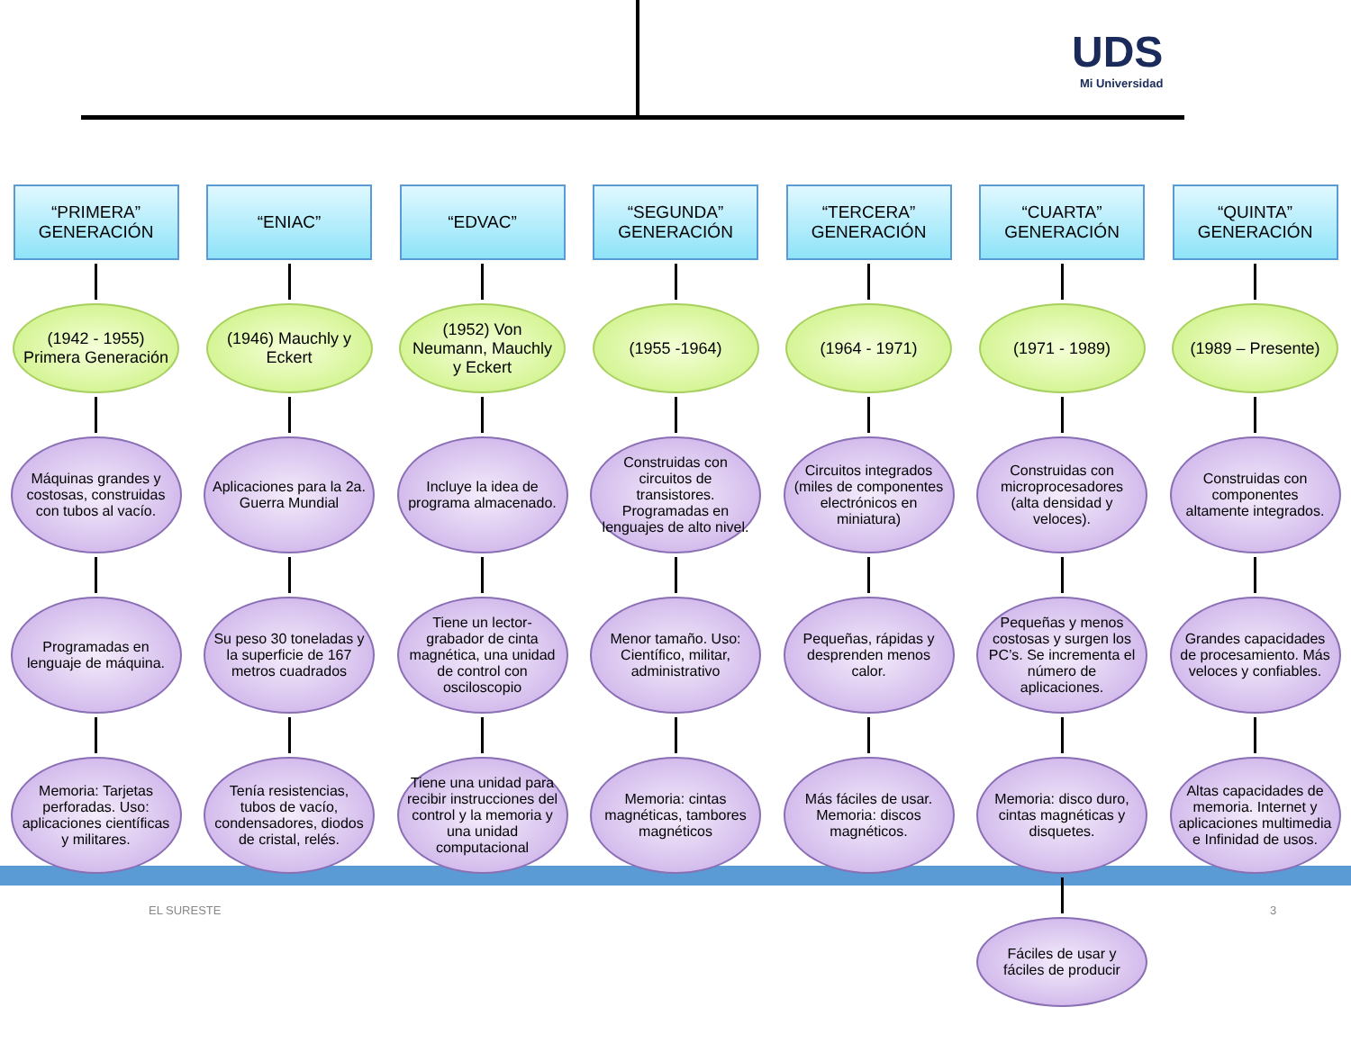UDS
Mi Universidad
“PRIMERA” GENERACIÓN
(1942 - 1955) Primera Generación
Máquinas grandes y costosas, construidas con tubos al vacío.
Programadas en lenguaje de máquina.
Memoria: Tarjetas perforadas. Uso: aplicaciones científicas y militares.
“ENIAC”
(1946) Mauchly y Eckert
Aplicaciones para la 2a. Guerra Mundial
Su peso 30 toneladas y la superficie de 167 metros cuadrados
Tenía resistencias, tubos de vacío, condensadores, diodos de cristal, relés.
“EDVAC”
(1952) Von Neumann, Mauchly y Eckert
Incluye la idea de programa almacenado.
Tiene un lector-grabador de cinta magnética, una unidad de control con osciloscopio
Tiene una unidad para recibir instrucciones del control y la memoria y una unidad computacional
“SEGUNDA” GENERACIÓN
(1955 -1964)
Construidas con circuitos de transistores. Programadas en lenguajes de alto nivel.
Menor tamaño. Uso: Científico, militar, administrativo
Memoria: cintas magnéticas, tambores magnéticos
“TERCERA” GENERACIÓN
(1964 - 1971)
Circuitos integrados (miles de componentes electrónicos en miniatura)
Pequeñas, rápidas y desprenden menos calor.
Más fáciles de usar. Memoria: discos magnéticos.
“CUARTA” GENERACIÓN
(1971 - 1989)
Construidas con microprocesadores (alta densidad y veloces).
Pequeñas y menos costosas y surgen los PC’s. Se incrementa el número de aplicaciones.
Memoria: disco duro, cintas magnéticas y disquetes.
Fáciles de usar y fáciles de producir
“QUINTA” GENERACIÓN
(1989 – Presente)
Construidas con componentes altamente integrados.
Grandes capacidades de procesamiento. Más veloces y confiables.
Altas capacidades de memoria. Internet y aplicaciones multimedia e Infinidad de usos.
EL SURESTE 3